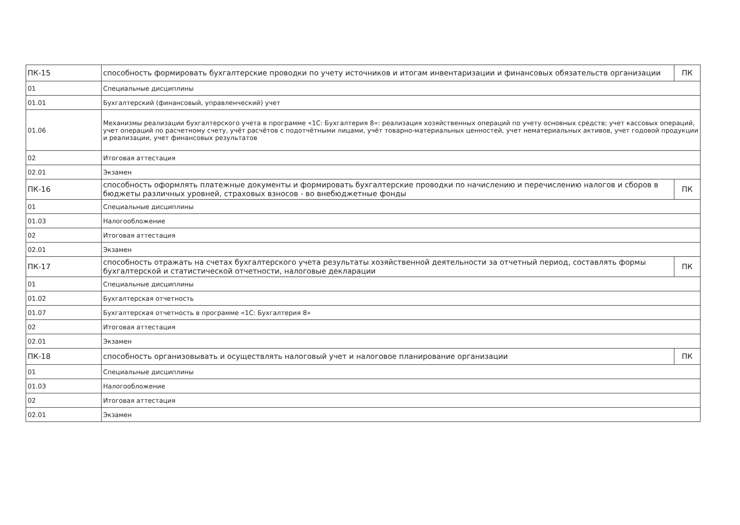| ПК-15 | способность формировать бухгалтерские проводки по учету источников и итогам инвентаризации и финансовых обязательств организации | ПК |
| 01 | Специальные дисциплины | |
| 01.01 | Бухгалтерский (финансовый, управленческий) учет | |
| 01.06 | Механизмы реализации бухгалтерского учета в программе «1С: Бухгалтерия 8»: реализация хозяйственных операций по учету основных средств; учет кассовых операций, учет операций по расчетному счету, учёт расчётов с подотчётными лицами, учёт товарно-материальных ценностей, учет нематериальных активов, учет годовой продукции и реализации, учет финансовых результатов | |
| 02 | Итоговая аттестация | |
| 02.01 | Экзамен | |
| ПК-16 | способность оформлять платежные документы и формировать бухгалтерские проводки по начислению и перечислению налогов и сборов в бюджеты различных уровней, страховых взносов - во внебюджетные фонды | ПК |
| 01 | Специальные дисциплины | |
| 01.03 | Налогообложение | |
| 02 | Итоговая аттестация | |
| 02.01 | Экзамен | |
| ПК-17 | способность отражать на счетах бухгалтерского учета результаты хозяйственной деятельности за отчетный период, составлять формы бухгалтерской и статистической отчетности, налоговые декларации | ПК |
| 01 | Специальные дисциплины | |
| 01.02 | Бухгалтерская отчетность | |
| 01.07 | Бухгалтерская отчетность в программе «1С: Бухгалтерия 8» | |
| 02 | Итоговая аттестация | |
| 02.01 | Экзамен | |
| ПК-18 | способность организовывать и осуществлять налоговый учет и налоговое планирование организации | ПК |
| 01 | Специальные дисциплины | |
| 01.03 | Налогообложение | |
| 02 | Итоговая аттестация | |
| 02.01 | Экзамен | |